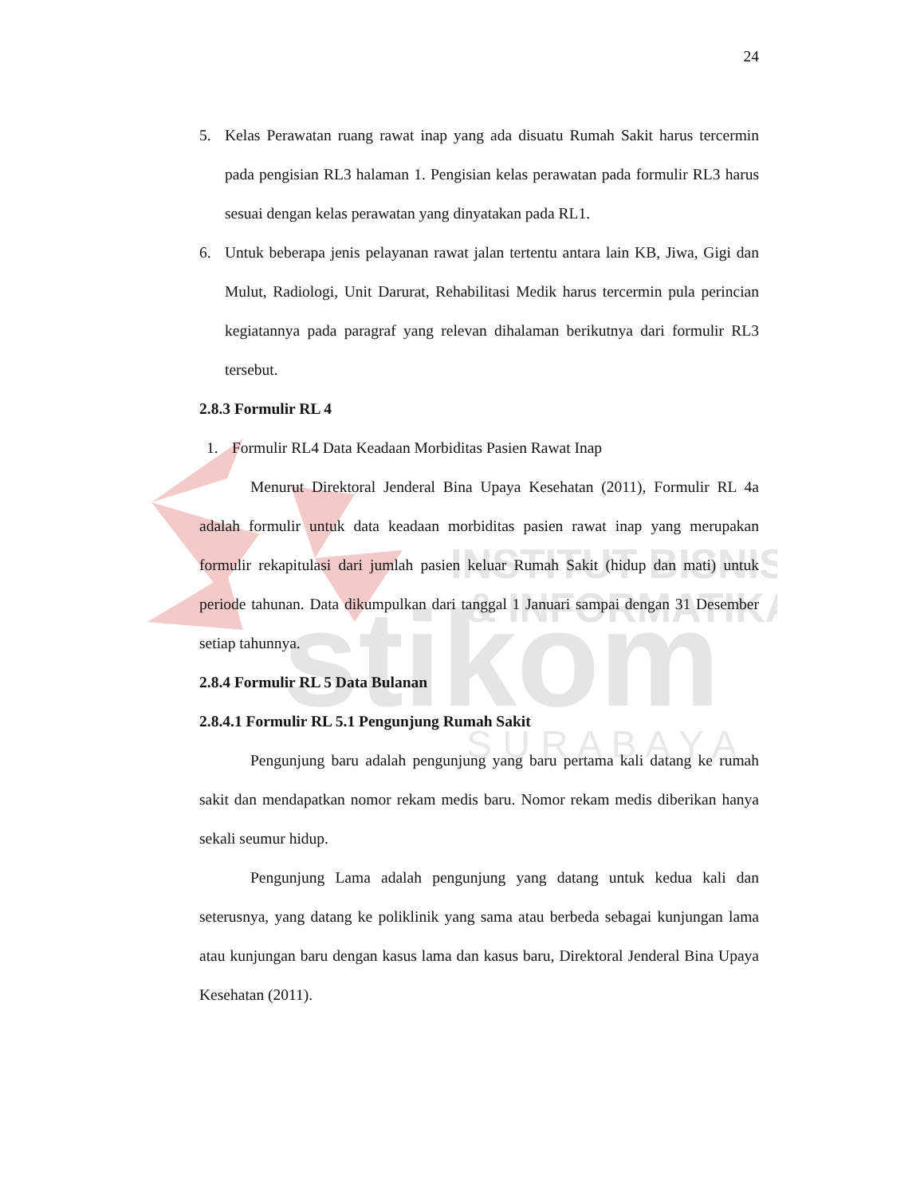INSTITUT BISNIS
& INFORMATIKA
stikom
S U R A B A Y A
24
5. Kelas Perawatan ruang rawat inap yang ada disuatu Rumah Sakit harus tercermin pada pengisian RL3 halaman 1. Pengisian kelas perawatan pada formulir RL3 harus sesuai dengan kelas perawatan yang dinyatakan pada RL1.
6. Untuk beberapa jenis pelayanan rawat jalan tertentu antara lain KB, Jiwa, Gigi dan Mulut, Radiologi, Unit Darurat, Rehabilitasi Medik harus tercermin pula perincian kegiatannya pada paragraf yang relevan dihalaman berikutnya dari formulir RL3 tersebut.
2.8.3 Formulir RL 4
1. Formulir RL4 Data Keadaan Morbiditas Pasien Rawat Inap
Menurut Direktoral Jenderal Bina Upaya Kesehatan (2011), Formulir RL 4a adalah formulir untuk data keadaan morbiditas pasien rawat inap yang merupakan formulir rekapitulasi dari jumlah pasien keluar Rumah Sakit (hidup dan mati) untuk periode tahunan. Data dikumpulkan dari tanggal 1 Januari sampai dengan 31 Desember setiap tahunnya.
2.8.4 Formulir RL 5 Data Bulanan
2.8.4.1 Formulir RL 5.1 Pengunjung Rumah Sakit
Pengunjung baru adalah pengunjung yang baru pertama kali datang ke rumah sakit dan mendapatkan nomor rekam medis baru. Nomor rekam medis diberikan hanya sekali seumur hidup.
Pengunjung Lama adalah pengunjung yang datang untuk kedua kali dan seterusnya, yang datang ke poliklinik yang sama atau berbeda sebagai kunjungan lama atau kunjungan baru dengan kasus lama dan kasus baru, Direktoral Jenderal Bina Upaya Kesehatan (2011).